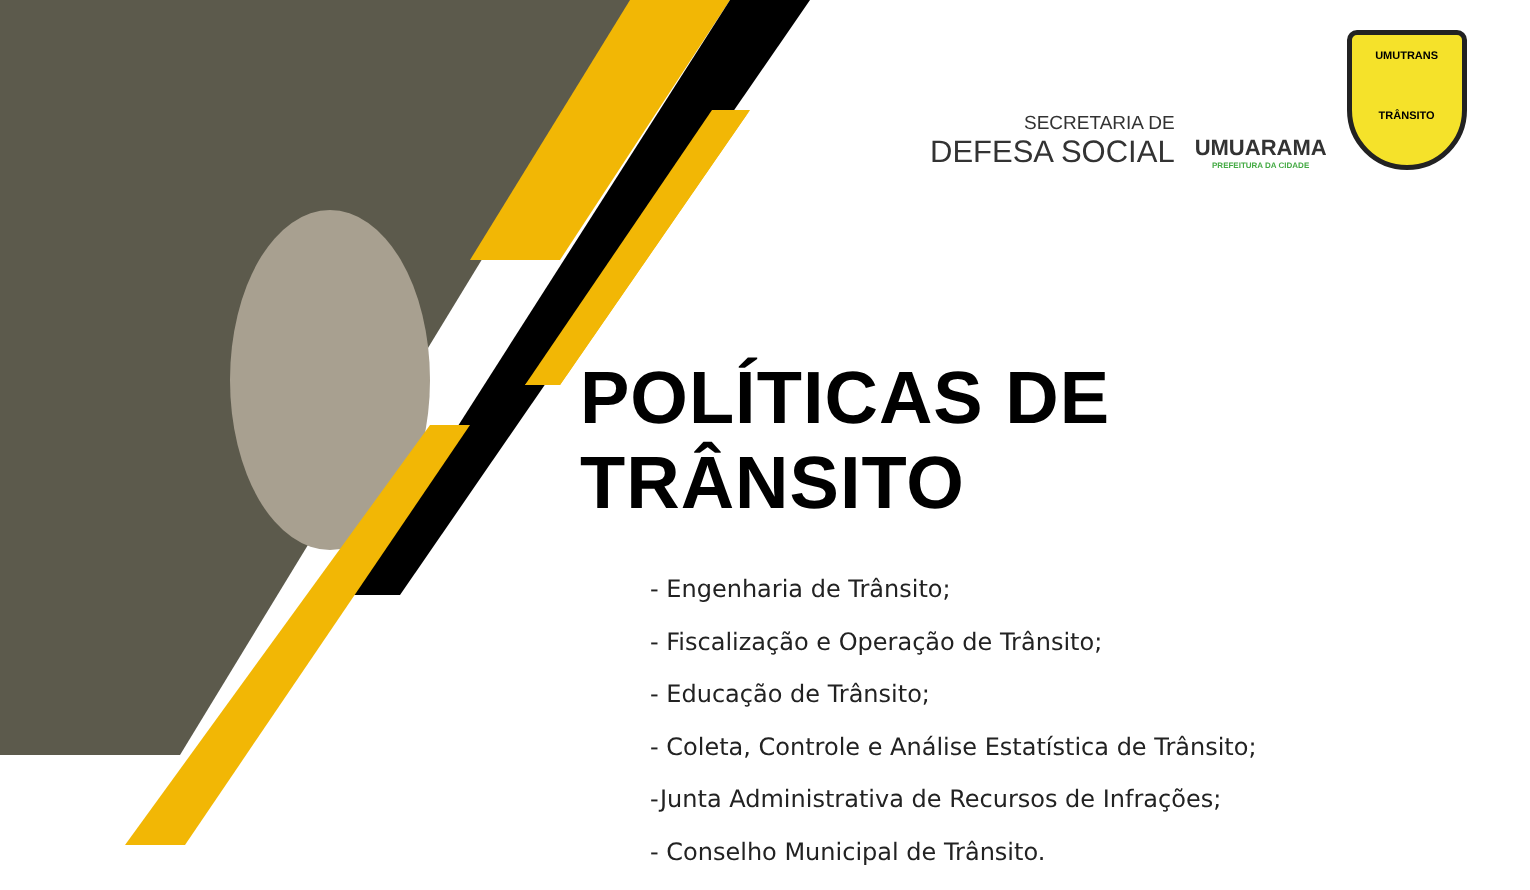SECRETARIA DE
DEFESA SOCIAL
UMUARAMA
PREFEITURA DA CIDADE
UMUTRANS
TRÂNSITO
POLÍTICAS DE TRÂNSITO
- Engenharia de Trânsito;
- Fiscalização e Operação de Trânsito;
- Educação de Trânsito;
- Coleta, Controle e Análise Estatística de Trânsito;
-Junta Administrativa de Recursos de Infrações;
- Conselho Municipal de Trânsito.